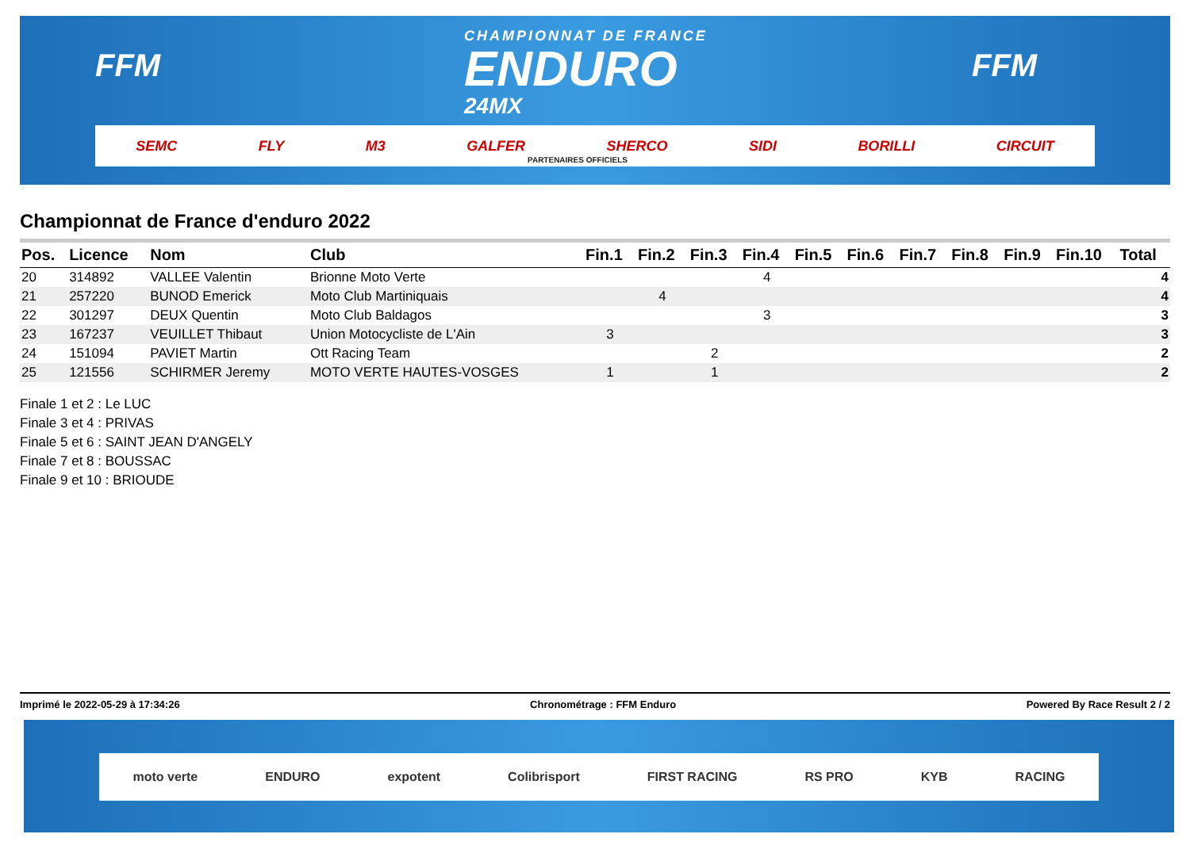FFM
CHAMPIONNAT DE FRANCE
ENDURO
24MX
FFM
SEMC FLY M3 GALFER SHERCO SIDI BORILLI CIRCUIT
PARTENAIRES OFFICIELS
Championnat de France d'enduro 2022
| Pos. | Licence | Nom | Club | Fin.1 | Fin.2 | Fin.3 | Fin.4 | Fin.5 | Fin.6 | Fin.7 | Fin.8 | Fin.9 | Fin.10 | Total |
| --- | --- | --- | --- | --- | --- | --- | --- | --- | --- | --- | --- | --- | --- | --- |
| 20 | 314892 | VALLEE Valentin | Brionne Moto Verte | | | | 4 | | | | | | | 4 |
| 21 | 257220 | BUNOD Emerick | Moto Club Martiniquais | | 4 | | | | | | | | | 4 |
| 22 | 301297 | DEUX Quentin | Moto Club Baldagos | | | | 3 | | | | | | | 3 |
| 23 | 167237 | VEUILLET Thibaut | Union Motocycliste de L'Ain | 3 | | | | | | | | | | 3 |
| 24 | 151094 | PAVIET Martin | Ott Racing Team | | | 2 | | | | | | | | 2 |
| 25 | 121556 | SCHIRMER Jeremy | MOTO VERTE HAUTES-VOSGES | 1 | | 1 | | | | | | | | 2 |
Finale 1 et 2 : Le LUC
Finale 3 et 4 : PRIVAS
Finale 5 et 6 : SAINT JEAN D'ANGELY
Finale 7 et 8 : BOUSSAC
Finale 9 et 10 : BRIOUDE
Imprimé le 2022-05-29 à 17:34:26 Chronométrage : FFM Enduro Powered By Race Result 2 / 2
moto verte ENDURO expotent Colibrisport FIRST RACING RS PRO KYB RACING